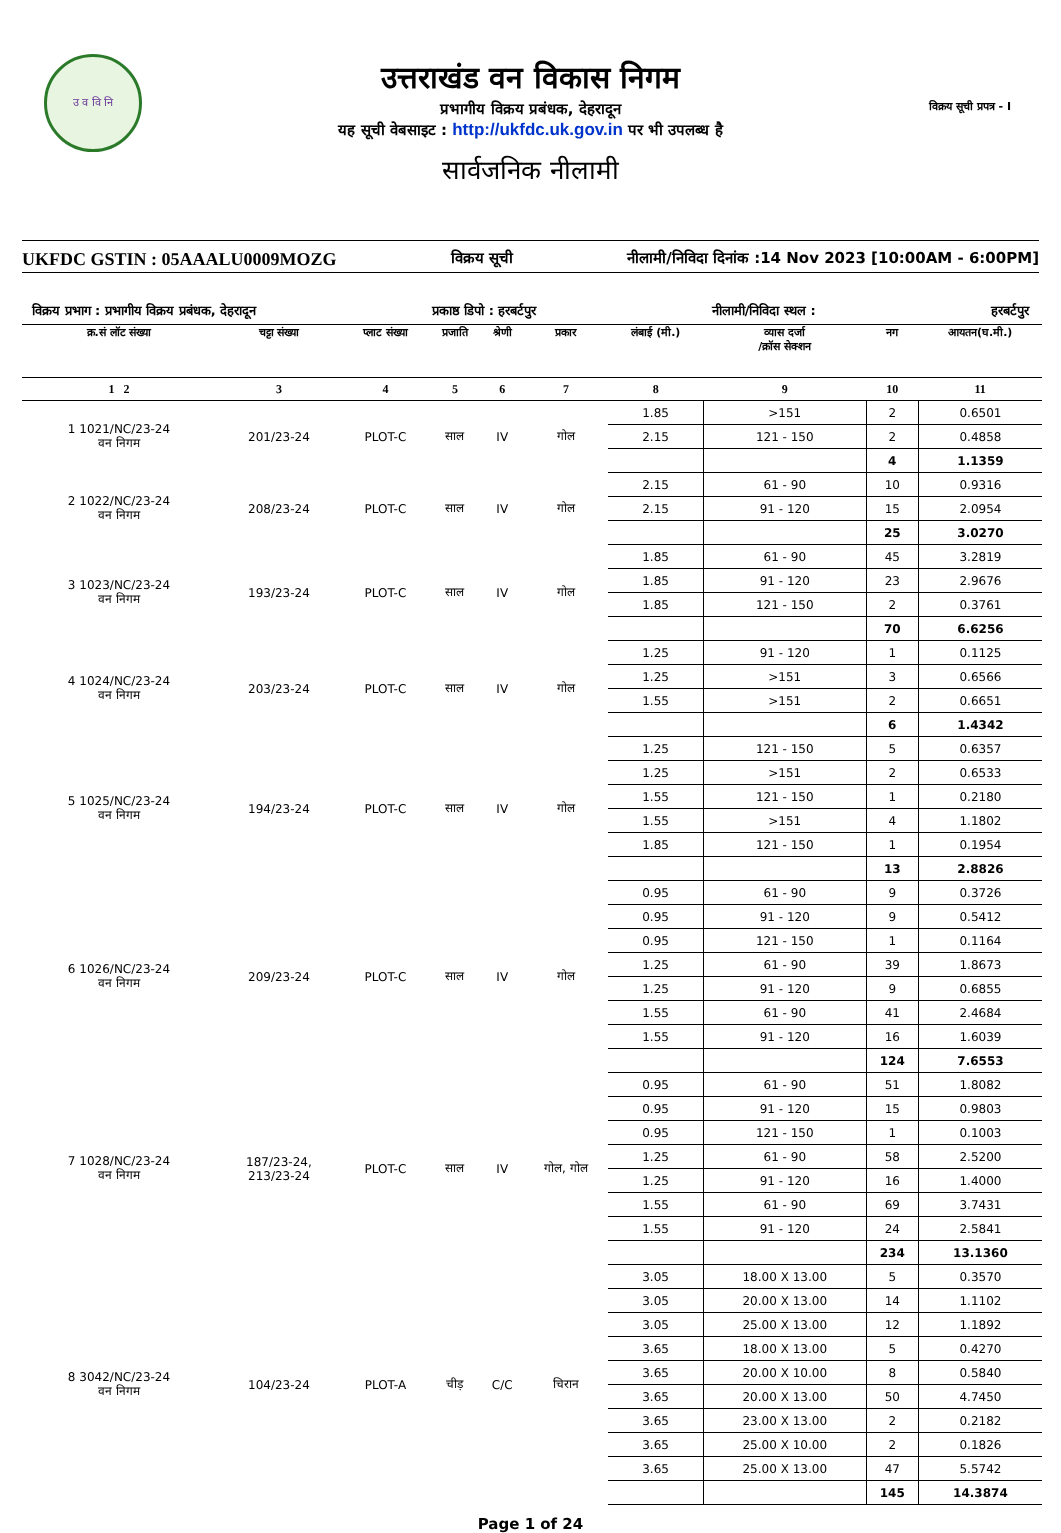उ व वि नि
उत्तराखंड वन विकास निगम
प्रभागीय विक्रय प्रबंधक, देहरादून
यह सूची वेबसाइट : http://ukfdc.uk.gov.in पर भी उपलब्ध है
सार्वजनिक नीलामी
विक्रय सूची प्रपत्र - I
UKFDC GSTIN : 05AAALU0009MOZG विक्रय सूची नीलामी/निविदा दिनांक :14 Nov 2023 [10:00AM - 6:00PM]
विक्रय प्रभाग : प्रभागीय विक्रय प्रबंधक, देहरादून प्रकाष्ठ डिपो : हरबर्टपुर नीलामी/निविदा स्थल : हरबर्टपुर
| क्र.सं लॉट संख्या | चट्टा संख्या | प्लाट संख्या | प्रजाति | श्रेणी | प्रकार | लंबाई (मी.) | व्यास दर्जा /क्रॉस सेक्शन | नग | आयतन(घ.मी.) |
| --- | --- | --- | --- | --- | --- | --- | --- | --- | --- |
| 1 2 | 3 | 4 | 5 | 6 | 7 | 8 | 9 | 10 | 11 |
| 1 1021/NC/23-24 वन निगम | 201/23-24 | PLOT-C | साल | IV | गोल | 1.85 | >151 | 2 | 0.6501 |
| | | | | | | 2.15 | 121 - 150 | 2 | 0.4858 |
| | | | | | | | | 4 | 1.1359 |
| 2 1022/NC/23-24 वन निगम | 208/23-24 | PLOT-C | साल | IV | गोल | 2.15 | 61 - 90 | 10 | 0.9316 |
| | | | | | | 2.15 | 91 - 120 | 15 | 2.0954 |
| | | | | | | | | 25 | 3.0270 |
| 3 1023/NC/23-24 वन निगम | 193/23-24 | PLOT-C | साल | IV | गोल | 1.85 | 61 - 90 | 45 | 3.2819 |
| | | | | | | 1.85 | 91 - 120 | 23 | 2.9676 |
| | | | | | | 1.85 | 121 - 150 | 2 | 0.3761 |
| | | | | | | | | 70 | 6.6256 |
| 4 1024/NC/23-24 वन निगम | 203/23-24 | PLOT-C | साल | IV | गोल | 1.25 | 91 - 120 | 1 | 0.1125 |
| | | | | | | 1.25 | >151 | 3 | 0.6566 |
| | | | | | | 1.55 | >151 | 2 | 0.6651 |
| | | | | | | | | 6 | 1.4342 |
| 5 1025/NC/23-24 वन निगम | 194/23-24 | PLOT-C | साल | IV | गोल | 1.25 | 121 - 150 | 5 | 0.6357 |
| | | | | | | 1.25 | >151 | 2 | 0.6533 |
| | | | | | | 1.55 | 121 - 150 | 1 | 0.2180 |
| | | | | | | 1.55 | >151 | 4 | 1.1802 |
| | | | | | | 1.85 | 121 - 150 | 1 | 0.1954 |
| | | | | | | | | 13 | 2.8826 |
| 6 1026/NC/23-24 वन निगम | 209/23-24 | PLOT-C | साल | IV | गोल | 0.95 | 61 - 90 | 9 | 0.3726 |
| | | | | | | 0.95 | 91 - 120 | 9 | 0.5412 |
| | | | | | | 0.95 | 121 - 150 | 1 | 0.1164 |
| | | | | | | 1.25 | 61 - 90 | 39 | 1.8673 |
| | | | | | | 1.25 | 91 - 120 | 9 | 0.6855 |
| | | | | | | 1.55 | 61 - 90 | 41 | 2.4684 |
| | | | | | | 1.55 | 91 - 120 | 16 | 1.6039 |
| | | | | | | | | 124 | 7.6553 |
| 7 1028/NC/23-24 वन निगम | 187/23-24, 213/23-24 | PLOT-C | साल | IV | गोल, गोल | 0.95 | 61 - 90 | 51 | 1.8082 |
| | | | | | | 0.95 | 91 - 120 | 15 | 0.9803 |
| | | | | | | 0.95 | 121 - 150 | 1 | 0.1003 |
| | | | | | | 1.25 | 61 - 90 | 58 | 2.5200 |
| | | | | | | 1.25 | 91 - 120 | 16 | 1.4000 |
| | | | | | | 1.55 | 61 - 90 | 69 | 3.7431 |
| | | | | | | 1.55 | 91 - 120 | 24 | 2.5841 |
| | | | | | | | | 234 | 13.1360 |
| 8 3042/NC/23-24 वन निगम | 104/23-24 | PLOT-A | चीड़ | C/C | चिरान | 3.05 | 18.00 X 13.00 | 5 | 0.3570 |
| | | | | | | 3.05 | 20.00 X 13.00 | 14 | 1.1102 |
| | | | | | | 3.05 | 25.00 X 13.00 | 12 | 1.1892 |
| | | | | | | 3.65 | 18.00 X 13.00 | 5 | 0.4270 |
| | | | | | | 3.65 | 20.00 X 10.00 | 8 | 0.5840 |
| | | | | | | 3.65 | 20.00 X 13.00 | 50 | 4.7450 |
| | | | | | | 3.65 | 23.00 X 13.00 | 2 | 0.2182 |
| | | | | | | 3.65 | 25.00 X 10.00 | 2 | 0.1826 |
| | | | | | | 3.65 | 25.00 X 13.00 | 47 | 5.5742 |
| | | | | | | | | 145 | 14.3874 |
Page 1 of 24